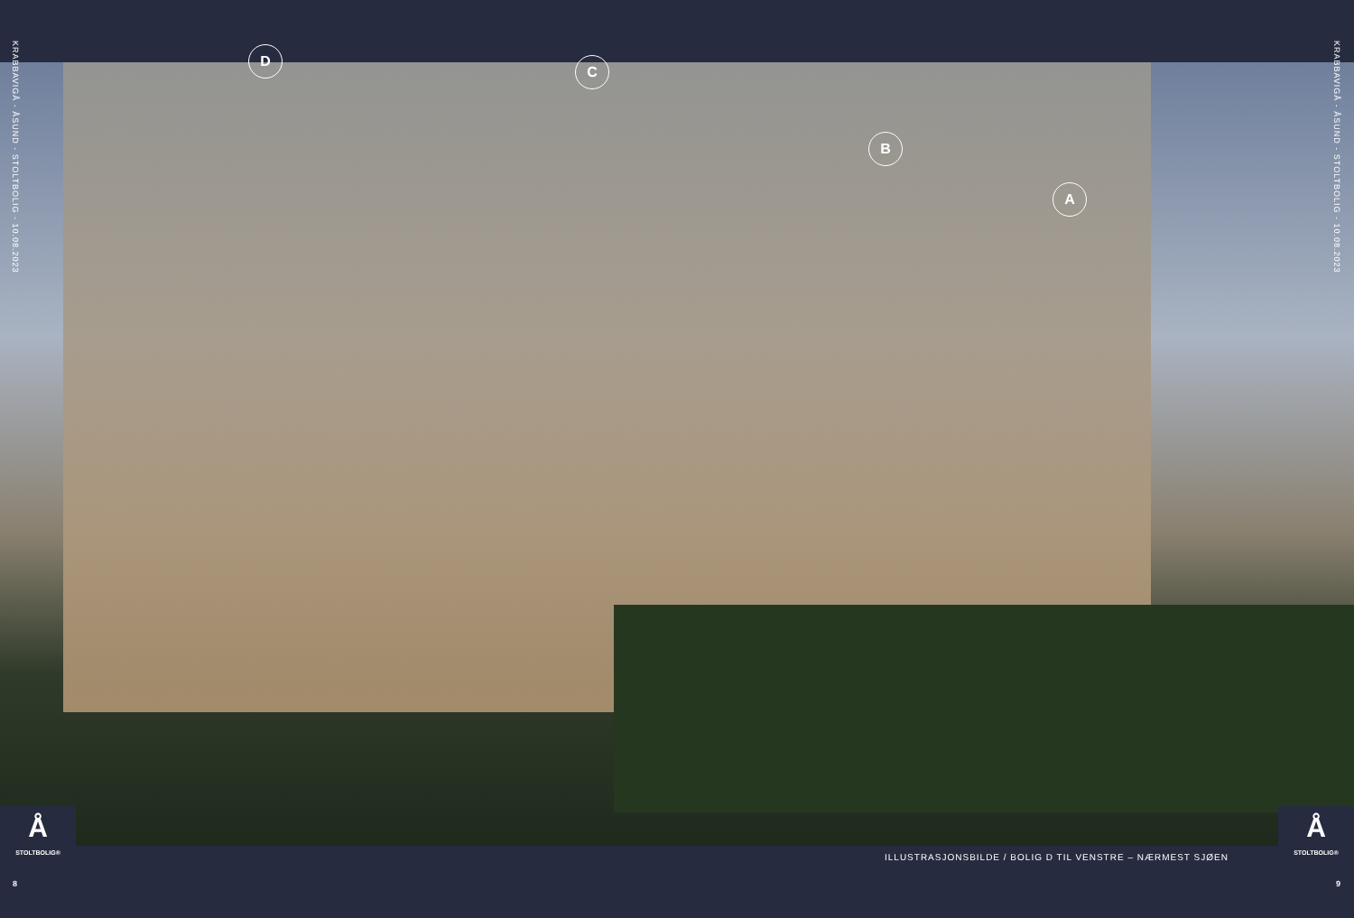KRABBAVIGÅ - ÅSUND - STOLTBOLIG - 10.08.2023
KRABBAVIGÅ - ÅSUND - STOLTBOLIG - 10.08.2023
D
C
B
A
Å
STOLTBOLIG®
Å
STOLTBOLIG®
ILLUSTRASJONSBILDE / BOLIG D TIL VENSTRE – NÆRMEST SJØEN
8 9